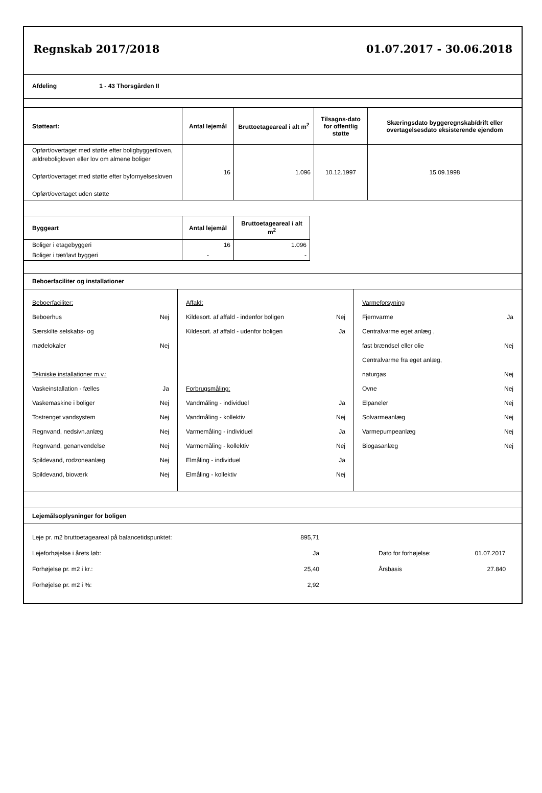Regnskab 2017/2018 01.07.2017 - 30.06.2018
Afdeling 1 - 43 Thorsgården II
| Støtteart: | Antal lejemål | Bruttoetageareal i alt m<sup>2</sup> | Tilsagns-dato for offentlig støtte | Skæringsdato byggeregnskab/drift eller overtagelsesdato eksisterende ejendom |
| --- | --- | --- | --- | --- |
| Opført/overtaget med støtte efter boligbyggeriloven, ældreboligloven eller lov om almene boliger Opført/overtaget med støtte efter byfornyelsesloven Opført/overtaget uden støtte | 16 | 1.096 | 10.12.1997 | 15.09.1998 |
| Byggeart | Antal lejemål | Bruttoetageareal i alt m<sup>2</sup> |
| --- | --- | --- |
| Boliger i etagebyggeri | 16 | 1.096 |
| Boliger i tæt/lavt byggeri | - | - |
Beboerfaciliter og installationer
Beboerfaciliter:
Beboerhus Nej
Særskilte selskabs- og
mødelokaler Nej
Tekniske installationer m.v.:
Vaskeinstallation - fælles Ja
Vaskemaskine i boliger Nej
Tostrenget vandsystem Nej
Regnvand, nedsivn.anlæg Nej
Regnvand, genanvendelse Nej
Spildevand, rodzoneanlæg Nej
Spildevand, bioværk Nej
Affald:
Kildesort. af affald - indenfor boligen Nej
Kildesort. af affald - udenfor boligen Ja
Forbrugsmåling:
Vandmåling - individuel Ja
Vandmåling - kollektiv Nej
Varmemåling - individuel Ja
Varmemåling - kollektiv Nej
Elmåling - individuel Ja
Elmåling - kollektiv Nej
Varmeforsyning
Fjernvarme Ja
Centralvarme eget anlæg ,
fast brændsel eller olie Nej
Centralvarme fra eget anlæg,
naturgas Nej
Ovne Nej
Elpaneler Nej
Solvarmeanlæg Nej
Varmepumpeanlæg Nej
Biogasanlæg Nej
Lejemålsoplysninger for boligen
| Leje pr. m2 bruttoetageareal på balancetidspunktet: | 895,71 | | |
| Lejeforhøjelse i årets løb: | Ja | Dato for forhøjelse: | 01.07.2017 |
| Forhøjelse pr. m2 i kr.: | 25,40 | Årsbasis | 27.840 |
| Forhøjelse pr. m2 i %: | 2,92 | | |